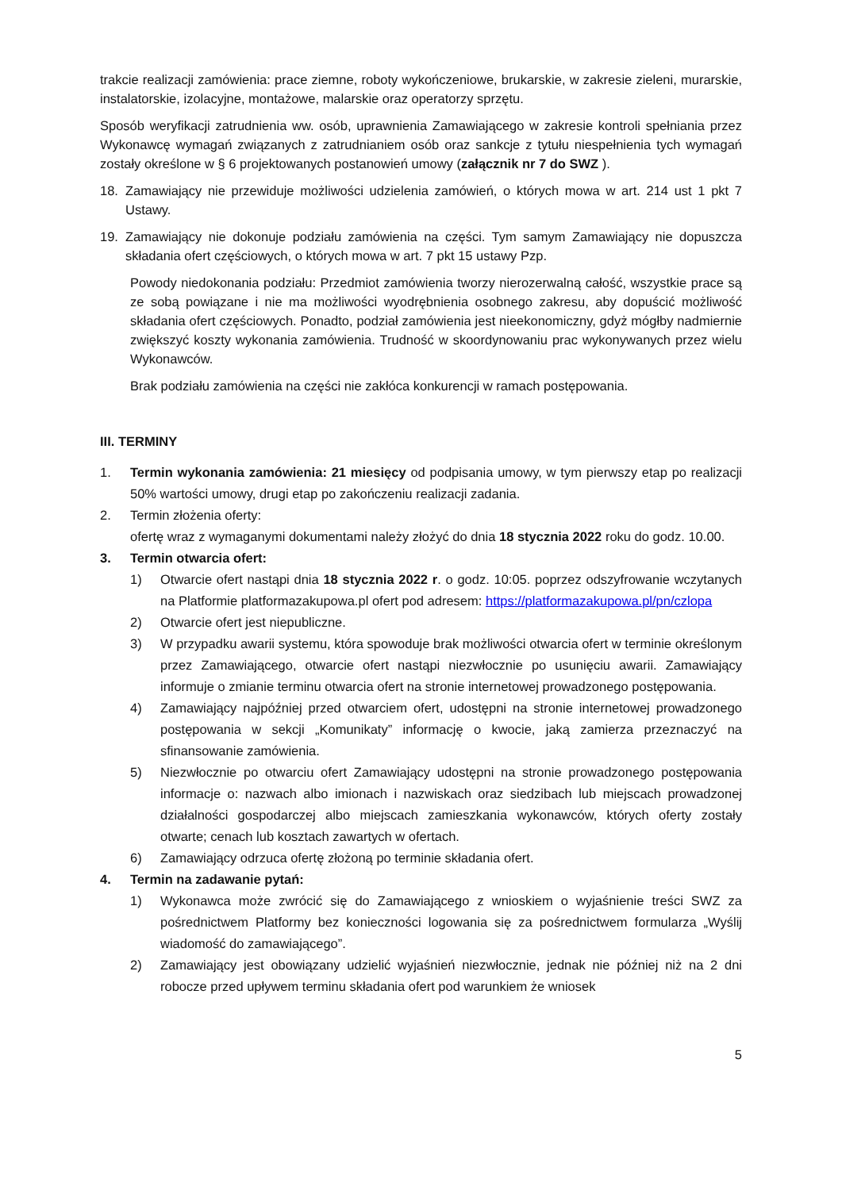trakcie realizacji zamówienia: prace ziemne, roboty wykończeniowe, brukarskie, w zakresie zieleni, murarskie, instalatorskie, izolacyjne, montażowe, malarskie oraz operatorzy sprzętu.
Sposób weryfikacji zatrudnienia ww. osób, uprawnienia Zamawiającego w zakresie kontroli spełniania przez Wykonawcę wymagań związanych z zatrudnianiem osób oraz sankcje z tytułu niespełnienia tych wymagań zostały określone w § 6 projektowanych postanowień umowy (załącznik nr 7 do SWZ ).
18. Zamawiający nie przewiduje możliwości udzielenia zamówień, o których mowa w art. 214 ust 1 pkt 7 Ustawy.
19. Zamawiający nie dokonuje podziału zamówienia na części. Tym samym Zamawiający nie dopuszcza składania ofert częściowych, o których mowa w art. 7 pkt 15 ustawy Pzp.
Powody niedokonania podziału: Przedmiot zamówienia tworzy nierozerwalną całość, wszystkie prace są ze sobą powiązane i nie ma możliwości wyodrębnienia osobnego zakresu, aby dopuścić możliwość składania ofert częściowych. Ponadto, podział zamówienia jest nieekonomiczny, gdyż mógłby nadmiernie zwiększyć koszty wykonania zamówienia. Trudność w skoordynowaniu prac wykonywanych przez wielu Wykonawców.
Brak podziału zamówienia na części nie zakłóca konkurencji w ramach postępowania.
III. TERMINY
1. Termin wykonania zamówienia: 21 miesięcy od podpisania umowy, w tym pierwszy etap po realizacji 50% wartości umowy, drugi etap po zakończeniu realizacji zadania.
2. Termin złożenia oferty:
ofertę wraz z wymaganymi dokumentami należy złożyć do dnia 18 stycznia 2022 roku do godz. 10.00.
3. Termin otwarcia ofert:
1) Otwarcie ofert nastąpi dnia 18 stycznia 2022 r. o godz. 10:05. poprzez odszyfrowanie wczytanych na Platformie platformazakupowa.pl ofert pod adresem: https://platformazakupowa.pl/pn/czlopa
2) Otwarcie ofert jest niepubliczne.
3) W przypadku awarii systemu, która spowoduje brak możliwości otwarcia ofert w terminie określonym przez Zamawiającego, otwarcie ofert nastąpi niezwłocznie po usunięciu awarii. Zamawiający informuje o zmianie terminu otwarcia ofert na stronie internetowej prowadzonego postępowania.
4) Zamawiający najpóźniej przed otwarciem ofert, udostępni na stronie internetowej prowadzonego postępowania w sekcji „Komunikaty” informację o kwocie, jaką zamierza przeznaczyć na sfinansowanie zamówienia.
5) Niezwłocznie po otwarciu ofert Zamawiający udostępni na stronie prowadzonego postępowania informacje o: nazwach albo imionach i nazwiskach oraz siedzibach lub miejscach prowadzonej działalności gospodarczej albo miejscach zamieszkania wykonawców, których oferty zostały otwarte; cenach lub kosztach zawartych w ofertach.
6) Zamawiający odrzuca ofertę złożoną po terminie składania ofert.
4. Termin na zadawanie pytań:
1) Wykonawca może zwrócić się do Zamawiającego z wnioskiem o wyjaśnienie treści SWZ za pośrednictwem Platformy bez konieczności logowania się za pośrednictwem formularza „Wyślij wiadomość do zamawiającego”.
2) Zamawiający jest obowiązany udzielić wyjaśnień niezwłocznie, jednak nie później niż na 2 dni robocze przed upływem terminu składania ofert pod warunkiem że wniosek
5